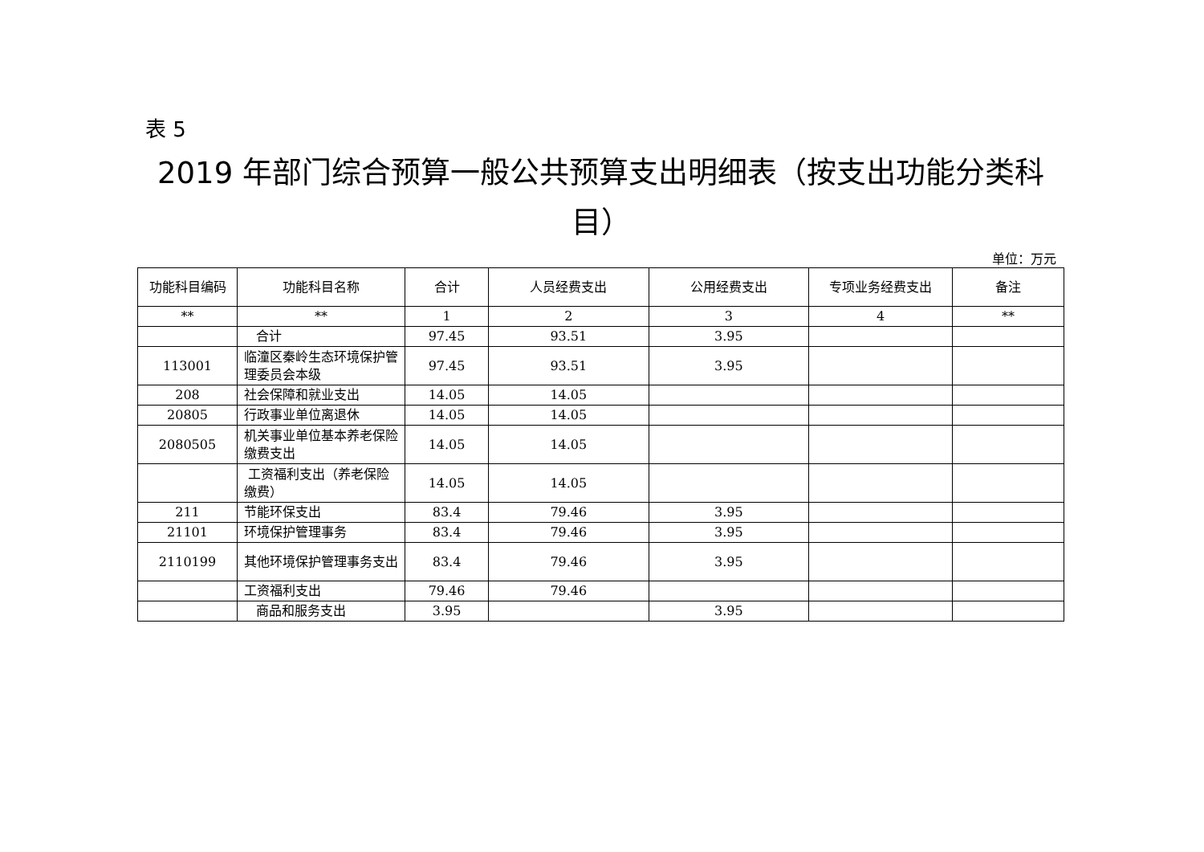表 5
2019 年部门综合预算一般公共预算支出明细表（按支出功能分类科目）
单位：万元
| 功能科目编码 | 功能科目名称 | 合计 | 人员经费支出 | 公用经费支出 | 专项业务经费支出 | 备注 |
| --- | --- | --- | --- | --- | --- | --- |
| ** | ** | 1 | 2 | 3 | 4 | ** |
| | 合计 | 97.45 | 93.51 | 3.95 | | |
| 113001 | 临潼区秦岭生态环境保护管理委员会本级 | 97.45 | 93.51 | 3.95 | | |
| 208 | 社会保障和就业支出 | 14.05 | 14.05 | | | |
| 20805 | 行政事业单位离退休 | 14.05 | 14.05 | | | |
| 2080505 | 机关事业单位基本养老保险缴费支出 | 14.05 | 14.05 | | | |
| | 工资福利支出（养老保险缴费） | 14.05 | 14.05 | | | |
| 211 | 节能环保支出 | 83.4 | 79.46 | 3.95 | | |
| 21101 | 环境保护管理事务 | 83.4 | 79.46 | 3.95 | | |
| 2110199 | 其他环境保护管理事务支出 | 83.4 | 79.46 | 3.95 | | |
| | 工资福利支出 | 79.46 | 79.46 | | | |
| | 商品和服务支出 | 3.95 | | 3.95 | | |